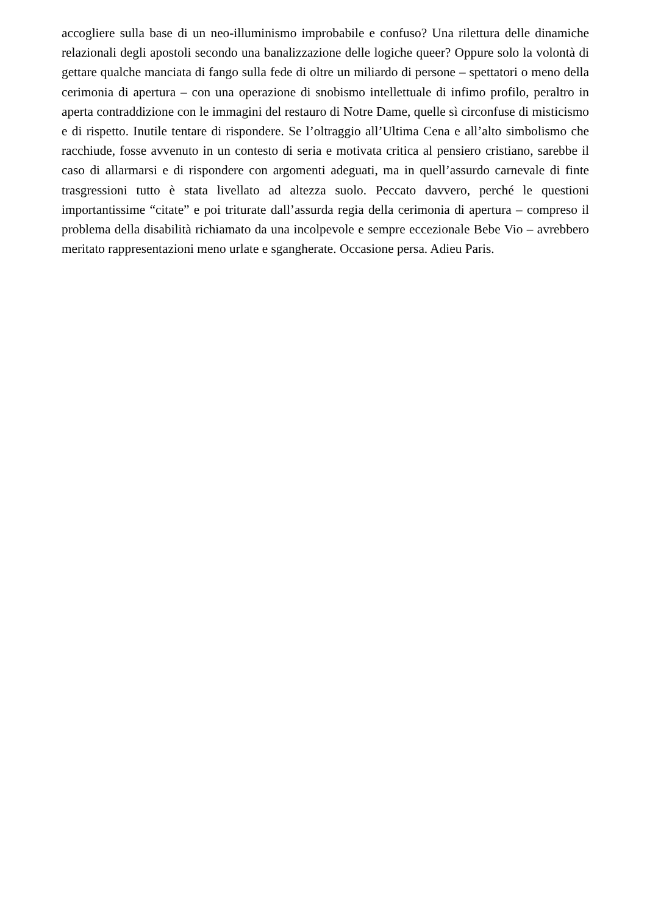accogliere sulla base di un neo-illuminismo improbabile e confuso? Una rilettura delle dinamiche relazionali degli apostoli secondo una banalizzazione delle logiche queer? Oppure solo la volontà di gettare qualche manciata di fango sulla fede di oltre un miliardo di persone – spettatori o meno della cerimonia di apertura – con una operazione di snobismo intellettuale di infimo profilo, peraltro in aperta contraddizione con le immagini del restauro di Notre Dame, quelle sì circonfuse di misticismo e di rispetto. Inutile tentare di rispondere. Se l’oltraggio all’Ultima Cena e all’alto simbolismo che racchiude, fosse avvenuto in un contesto di seria e motivata critica al pensiero cristiano, sarebbe il caso di allarmarsi e di rispondere con argomenti adeguati, ma in quell’assurdo carnevale di finte trasgressioni tutto è stata livellato ad altezza suolo. Peccato davvero, perché le questioni importantissime “citate” e poi triturate dall’assurda regia della cerimonia di apertura – compreso il problema della disabilità richiamato da una incolpevole e sempre eccezionale Bebe Vio – avrebbero meritato rappresentazioni meno urlate e sgangherate. Occasione persa. Adieu Paris.